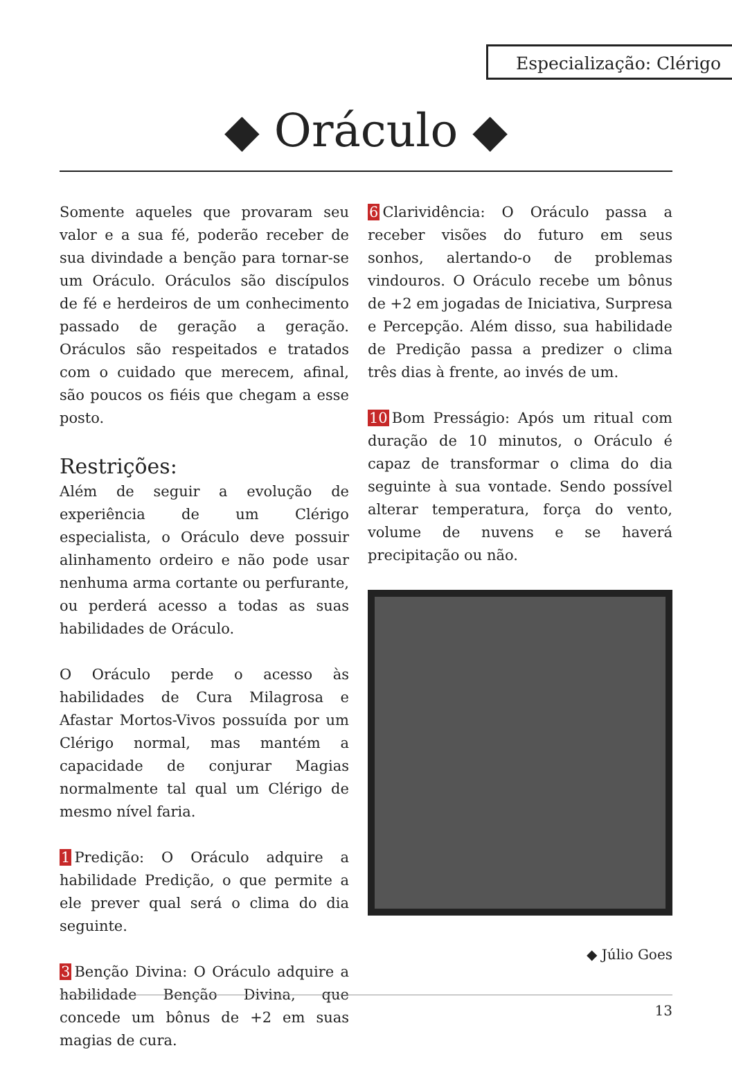Especialização: Clérigo
◆ Oráculo ◆
Somente aqueles que provaram seu valor e a sua fé, poderão receber de sua divindade a benção para tornar-se um Oráculo. Oráculos são discípulos de fé e herdeiros de um conhecimento passado de geração a geração. Oráculos são respeitados e tratados com o cuidado que merecem, afinal, são poucos os fiéis que chegam a esse posto.
Restrições:
Além de seguir a evolução de experiência de um Clérigo especialista, o Oráculo deve possuir alinhamento ordeiro e não pode usar nenhuma arma cortante ou perfurante, ou perderá acesso a todas as suas habilidades de Oráculo.
O Oráculo perde o acesso às habilidades de Cura Milagrosa e Afastar Mortos-Vivos possuída por um Clérigo normal, mas mantém a capacidade de conjurar Magias normalmente tal qual um Clérigo de mesmo nível faria.
1 Predição: O Oráculo adquire a habilidade Predição, o que permite a ele prever qual será o clima do dia seguinte.
3 Benção Divina: O Oráculo adquire a habilidade Benção Divina, que concede um bônus de +2 em suas magias de cura.
6 Clarividência: O Oráculo passa a receber visões do futuro em seus sonhos, alertando-o de problemas vindouros. O Oráculo recebe um bônus de +2 em jogadas de Iniciativa, Surpresa e Percepção. Além disso, sua habilidade de Predição passa a predizer o clima três dias à frente, ao invés de um.
10 Bom Presságio: Após um ritual com duração de 10 minutos, o Oráculo é capaz de transformar o clima do dia seguinte à sua vontade. Sendo possível alterar temperatura, força do vento, volume de nuvens e se haverá precipitação ou não.
◆ Júlio Goes
13